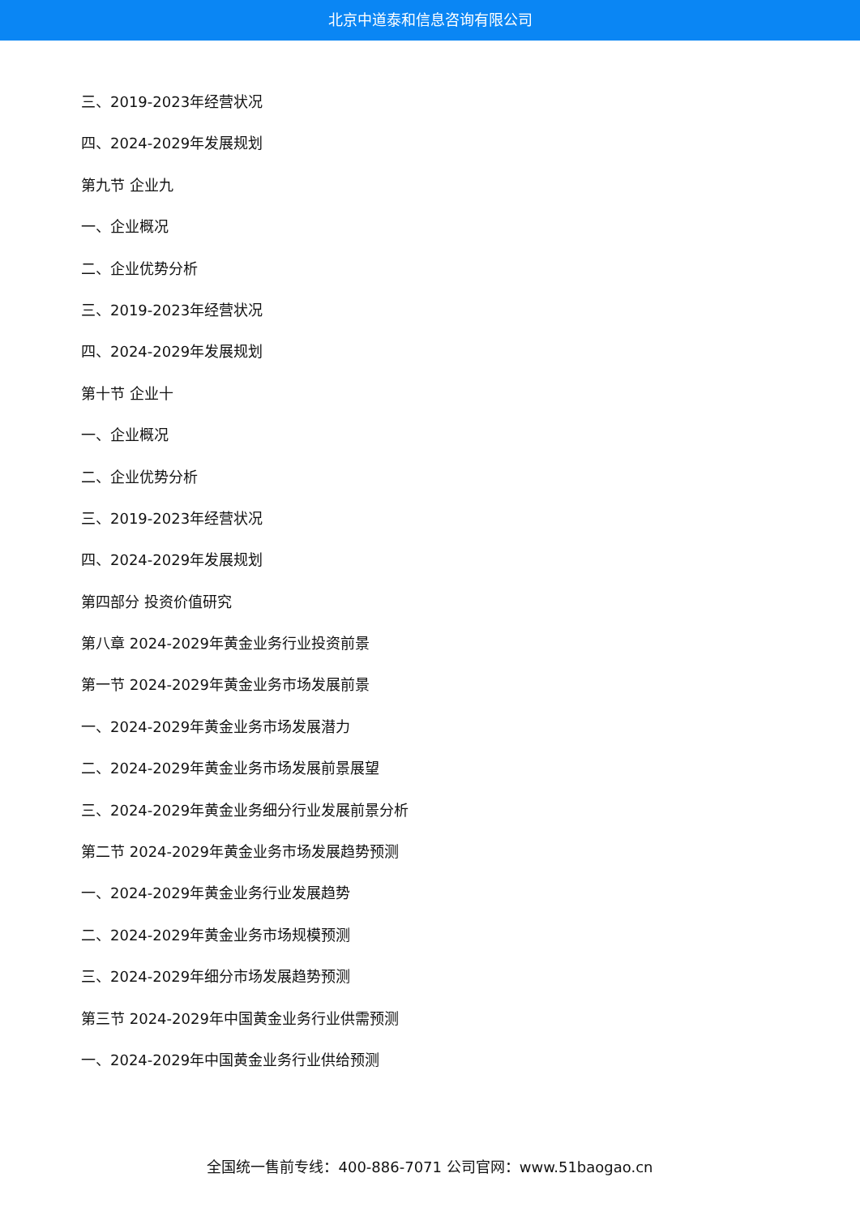北京中道泰和信息咨询有限公司
三、2019-2023年经营状况
四、2024-2029年发展规划
第九节 企业九
一、企业概况
二、企业优势分析
三、2019-2023年经营状况
四、2024-2029年发展规划
第十节 企业十
一、企业概况
二、企业优势分析
三、2019-2023年经营状况
四、2024-2029年发展规划
第四部分 投资价值研究
第八章 2024-2029年黄金业务行业投资前景
第一节 2024-2029年黄金业务市场发展前景
一、2024-2029年黄金业务市场发展潜力
二、2024-2029年黄金业务市场发展前景展望
三、2024-2029年黄金业务细分行业发展前景分析
第二节 2024-2029年黄金业务市场发展趋势预测
一、2024-2029年黄金业务行业发展趋势
二、2024-2029年黄金业务市场规模预测
三、2024-2029年细分市场发展趋势预测
第三节 2024-2029年中国黄金业务行业供需预测
一、2024-2029年中国黄金业务行业供给预测
全国统一售前专线：400-886-7071 公司官网：www.51baogao.cn